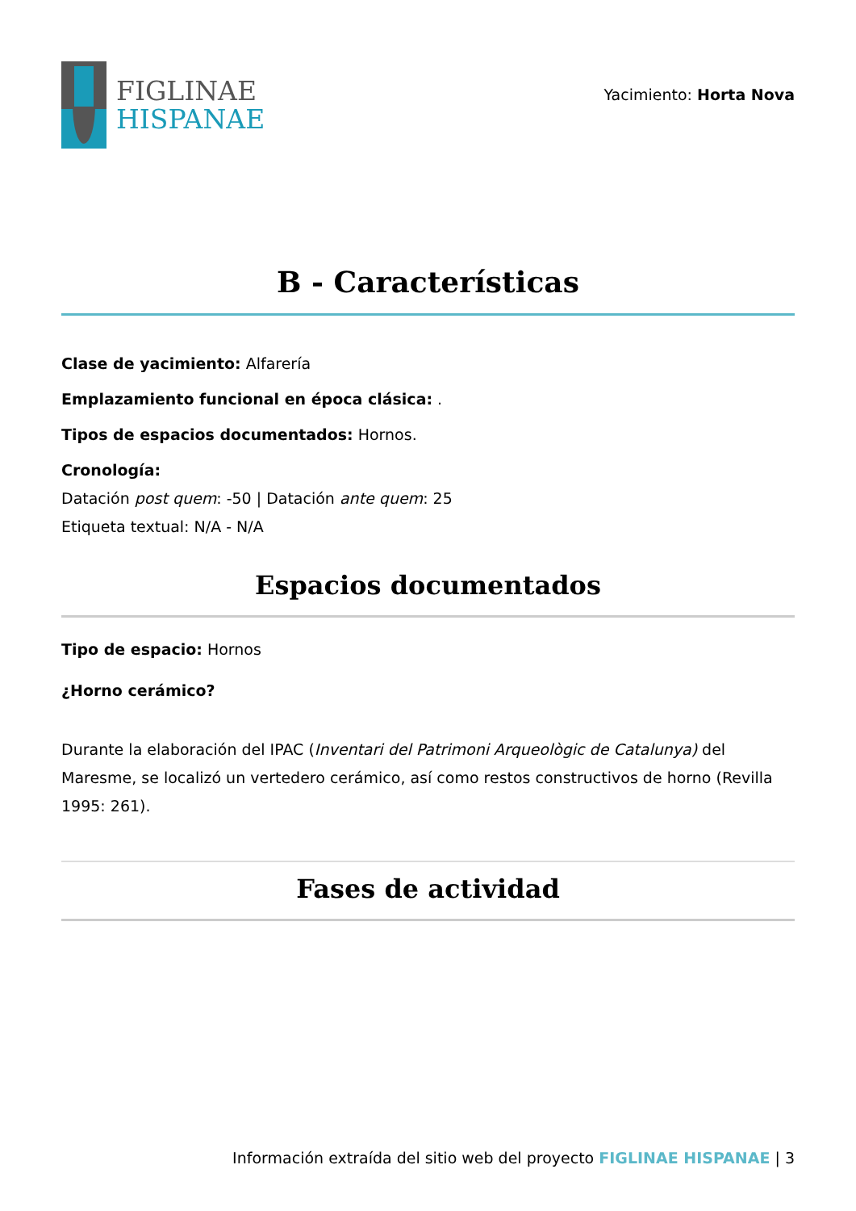FIGLINAE
HISPANAE
Yacimiento: Horta Nova
B - Características
Clase de yacimiento: Alfarería
Emplazamiento funcional en época clásica: .
Tipos de espacios documentados: Hornos.
Cronología:
Datación post quem: -50 | Datación ante quem: 25
Etiqueta textual: N/A - N/A
Espacios documentados
Tipo de espacio: Hornos
¿Horno cerámico?
Durante la elaboración del IPAC (Inventari del Patrimoni Arqueològic de Catalunya) del Maresme, se localizó un vertedero cerámico, así como restos constructivos de horno (Revilla 1995: 261).
Fases de actividad
Información extraída del sitio web del proyecto FIGLINAE HISPANAE | 3